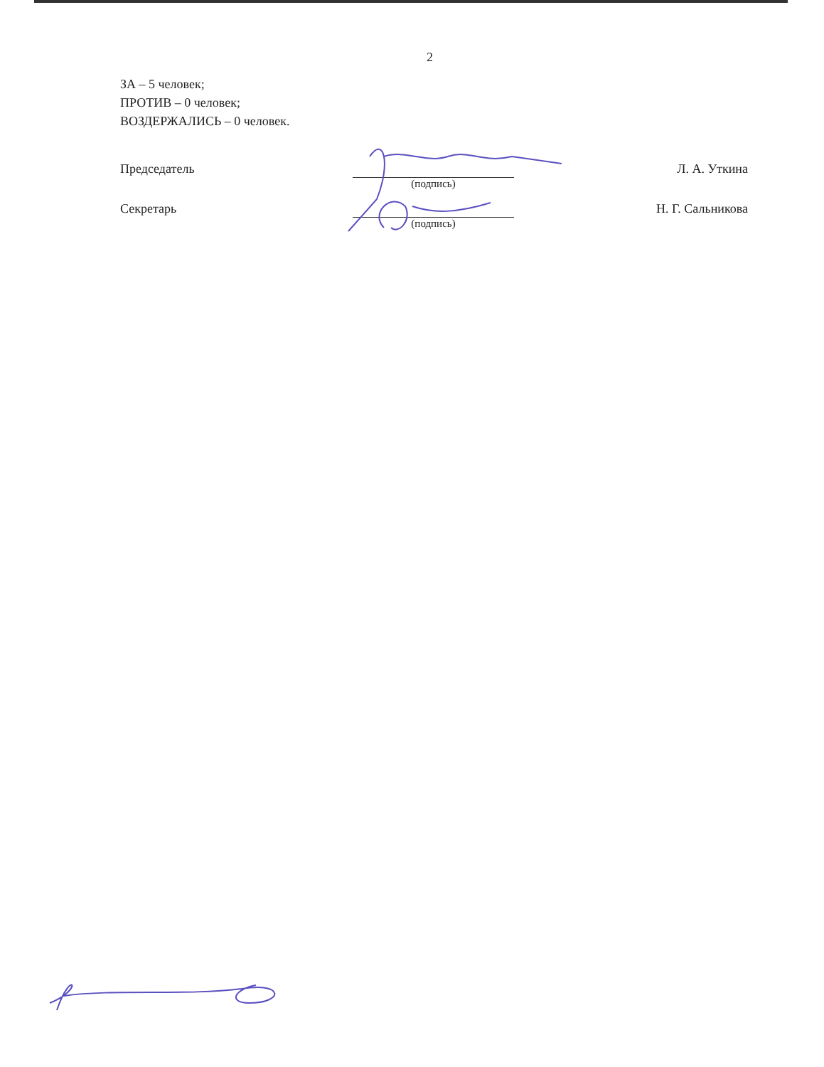2
ЗА – 5 человек;
ПРОТИВ – 0 человек;
ВОЗДЕРЖАЛИСЬ – 0 человек.
Председатель
(подпись)
Л. А. Уткина
Секретарь
(подпись)
Н. Г. Сальникова